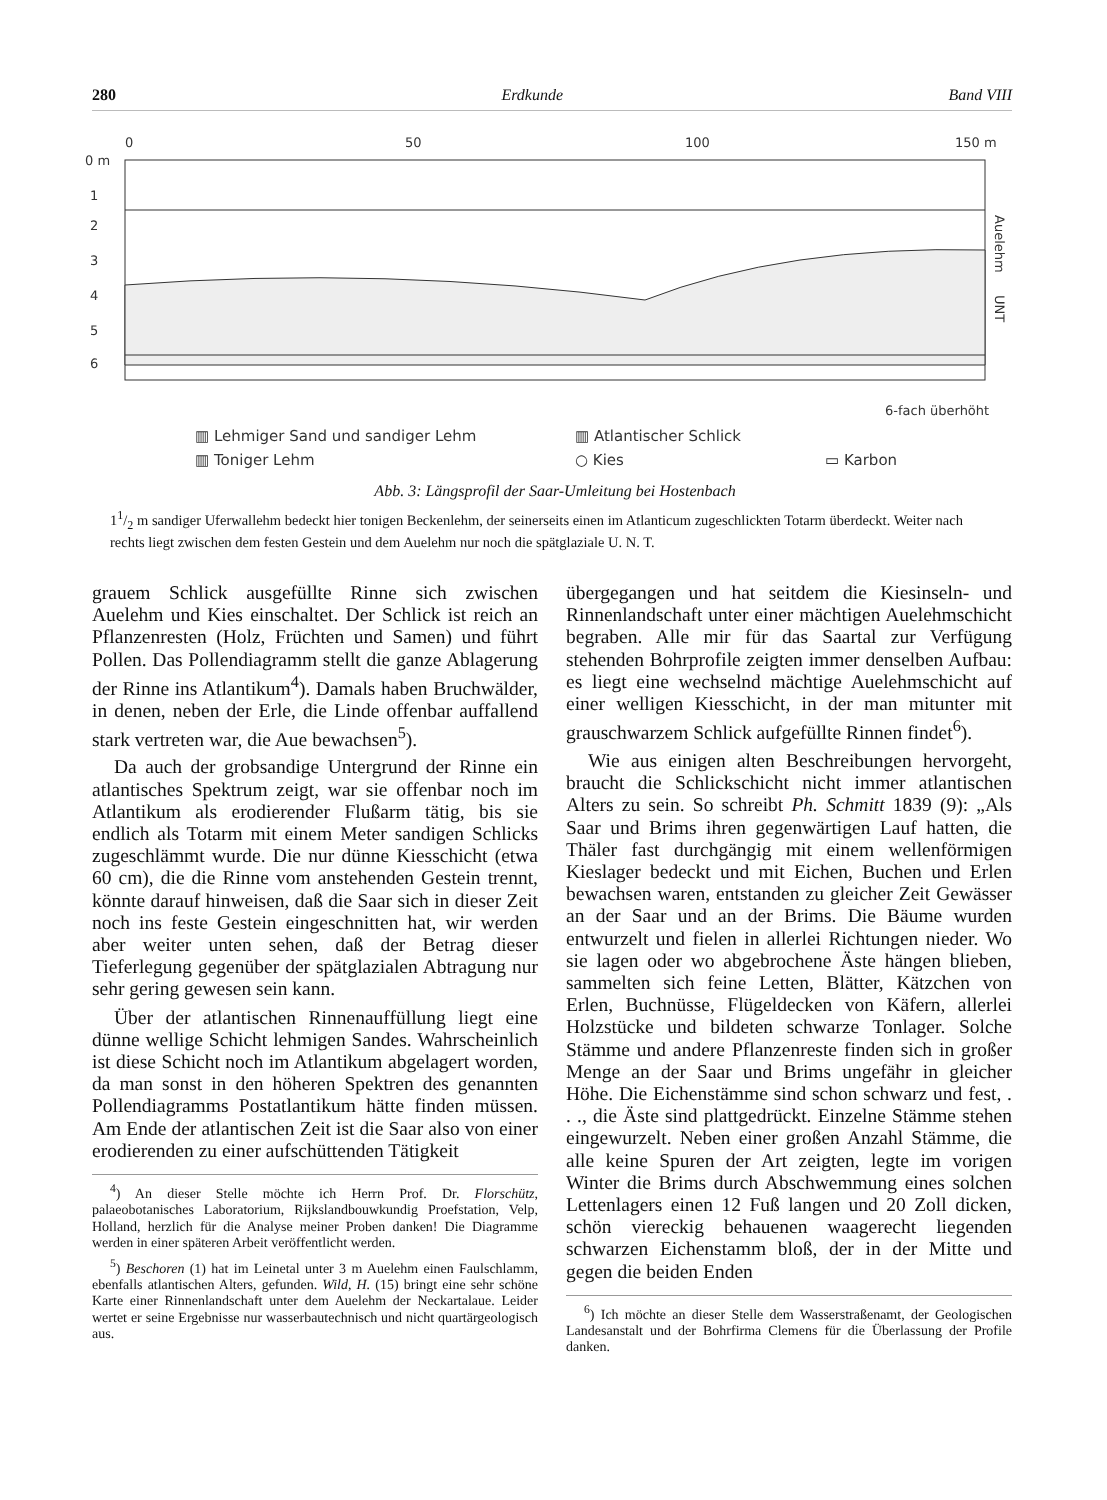280 Erdkunde Band VIII
0
50
100
150 m
0 m
1
2
3
4
5
6
Auelehm
UNT
6-fach überhöht
▥ Lehmiger Sand und sandiger Lehm ▥ Atlantischer Schlick ▥ Toniger Lehm ○ Kies ▭ Karbon
Abb. 3: Längsprofil der Saar-Umleitung bei Hostenbach
11/2 m sandiger Uferwallehm bedeckt hier tonigen Beckenlehm, der seinerseits einen im Atlanticum zugeschlickten Totarm überdeckt. Weiter nach rechts liegt zwischen dem festen Gestein und dem Auelehm nur noch die spätglaziale U. N. T.
grauem Schlick ausgefüllte Rinne sich zwischen Auelehm und Kies einschaltet. Der Schlick ist reich an Pflanzenresten (Holz, Früchten und Samen) und führt Pollen. Das Pollendiagramm stellt die ganze Ablagerung der Rinne ins Atlantikum<sup>4</sup>). Damals haben Bruchwälder, in denen, neben der Erle, die Linde offenbar auffallend stark vertreten war, die Aue bewachsen<sup>5</sup>).
Da auch der grobsandige Untergrund der Rinne ein atlantisches Spektrum zeigt, war sie offenbar noch im Atlantikum als erodierender Flußarm tätig, bis sie endlich als Totarm mit einem Meter sandigen Schlicks zugeschlämmt wurde. Die nur dünne Kiesschicht (etwa 60 cm), die die Rinne vom anstehenden Gestein trennt, könnte darauf hinweisen, daß die Saar sich in dieser Zeit noch ins feste Gestein eingeschnitten hat, wir werden aber weiter unten sehen, daß der Betrag dieser Tieferlegung gegenüber der spätglazialen Abtragung nur sehr gering gewesen sein kann.
Über der atlantischen Rinnenauffüllung liegt eine dünne wellige Schicht lehmigen Sandes. Wahrscheinlich ist diese Schicht noch im Atlantikum abgelagert worden, da man sonst in den höheren Spektren des genannten Pollendiagramms Postatlantikum hätte finden müssen. Am Ende der atlantischen Zeit ist die Saar also von einer erodierenden zu einer aufschüttenden Tätigkeit
<sup>4</sup>) An dieser Stelle möchte ich Herrn Prof. Dr. Florschütz, palaeobotanisches Laboratorium, Rijkslandbouwkundig Proefstation, Velp, Holland, herzlich für die Analyse meiner Proben danken! Die Diagramme werden in einer späteren Arbeit veröffentlicht werden.
<sup>5</sup>) Beschoren (1) hat im Leinetal unter 3 m Auelehm einen Faulschlamm, ebenfalls atlantischen Alters, gefunden. Wild, H. (15) bringt eine sehr schöne Karte einer Rinnenlandschaft unter dem Auelehm der Neckartalaue. Leider wertet er seine Ergebnisse nur wasserbautechnisch und nicht quartärgeologisch aus.
übergegangen und hat seitdem die Kiesinseln- und Rinnenlandschaft unter einer mächtigen Auelehmschicht begraben. Alle mir für das Saartal zur Verfügung stehenden Bohrprofile zeigten immer denselben Aufbau: es liegt eine wechselnd mächtige Auelehmschicht auf einer welligen Kiesschicht, in der man mitunter mit grauschwarzem Schlick aufgefüllte Rinnen findet<sup>6</sup>).
Wie aus einigen alten Beschreibungen hervorgeht, braucht die Schlickschicht nicht immer atlantischen Alters zu sein. So schreibt Ph. Schmitt 1839 (9): „Als Saar und Brims ihren gegenwärtigen Lauf hatten, die Thäler fast durchgängig mit einem wellenförmigen Kieslager bedeckt und mit Eichen, Buchen und Erlen bewachsen waren, entstanden zu gleicher Zeit Gewässer an der Saar und an der Brims. Die Bäume wurden entwurzelt und fielen in allerlei Richtungen nieder. Wo sie lagen oder wo abgebrochene Äste hängen blieben, sammelten sich feine Letten, Blätter, Kätzchen von Erlen, Buchnüsse, Flügeldecken von Käfern, allerlei Holzstücke und bildeten schwarze Tonlager. Solche Stämme und andere Pflanzenreste finden sich in großer Menge an der Saar und Brims ungefähr in gleicher Höhe. Die Eichenstämme sind schon schwarz und fest, . . ., die Äste sind plattgedrückt. Einzelne Stämme stehen eingewurzelt. Neben einer großen Anzahl Stämme, die alle keine Spuren der Art zeigten, legte im vorigen Winter die Brims durch Abschwemmung eines solchen Lettenlagers einen 12 Fuß langen und 20 Zoll dicken, schön viereckig behauenen waagerecht liegenden schwarzen Eichenstamm bloß, der in der Mitte und gegen die beiden Enden
<sup>6</sup>) Ich möchte an dieser Stelle dem Wasserstraßenamt, der Geologischen Landesanstalt und der Bohrfirma Clemens für die Überlassung der Profile danken.